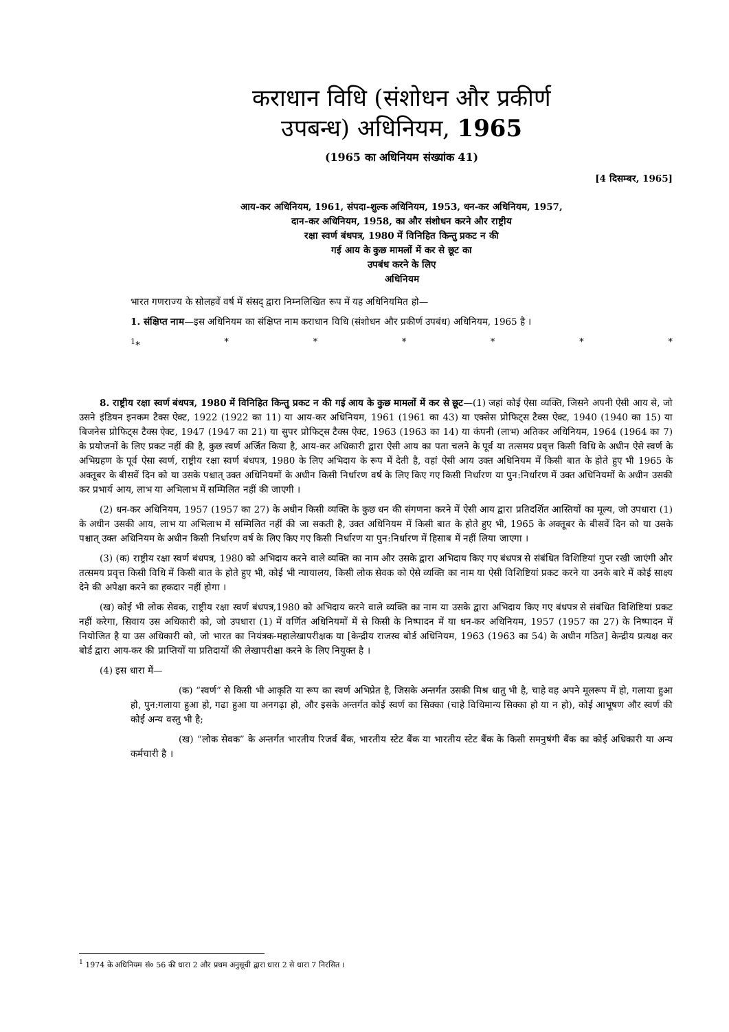कराधान विधि (संशोधन और प्रकीर्ण
उपबन्ध) अधिनियम, 1965
(1965 का अधिनियम संख्यांक 41)
[4 दिसम्बर, 1965]
आय-कर अधिनियम, 1961, संपदा-शुल्क अधिनियम, 1953, धन-कर अधिनियम, 1957,
दान-कर अधिनियम, 1958, का और संशोधन करने और राष्ट्रीय
रक्षा स्वर्ण बंधपत्र, 1980 में विनिहित किन्तु प्रकट न की
गई आय के कुछ मामलों में कर से छूट का
उपबंध करने के लिए
अधिनियम
भारत गणराज्य के सोलहवें वर्ष में संसद् द्वारा निम्नलिखित रूप में यह अधिनियमित हो—
1. संक्षिप्त नाम—इस अधिनियम का संक्षिप्त नाम कराधान विधि (संशोधन और प्रकीर्ण उपबंध) अधिनियम, 1965 है ।
<sup>1</sup>* * * * * * *
8. राष्ट्रीय रक्षा स्वर्ण बंधपत्र, 1980 में विनिहित किन्तु प्रकट न की गई आय के कुछ मामलों में कर से छूट—(1) जहां कोई ऐसा व्यक्ति, जिसने अपनी ऐसी आय से, जो उसने इंडियन इनकम टैक्स ऐक्ट, 1922 (1922 का 11) या आय-कर अधिनियम, 1961 (1961 का 43) या एक्सेस प्रोफिट्स टैक्स ऐक्ट, 1940 (1940 का 15) या बिजनेस प्रोफिट्स टैक्स ऐक्ट, 1947 (1947 का 21) या सुपर प्रोफिट्स टैक्स ऐक्ट, 1963 (1963 का 14) या कंपनी (लाभ) अतिकर अधिनियम, 1964 (1964 का 7) के प्रयोजनों के लिए प्रकट नहीं की है, कुछ स्वर्ण अर्जित किया है, आय-कर अधिकारी द्वारा ऐसी आय का पता चलने के पूर्व या तत्समय प्रवृत्त किसी विधि के अधीन ऐसे स्वर्ण के अभिग्रहण के पूर्व ऐसा स्वर्ण, राष्ट्रीय रक्षा स्वर्ण बंधपत्र, 1980 के लिए अभिदाय के रूप में देती है, वहां ऐसी आय उक्त अधिनियम में किसी बात के होते हुए भी 1965 के अक्तूबर के बीसवें दिन को या उसके पश्चात् उक्त अधिनियमों के अधीन किसी निर्धारण वर्ष के लिए किए गए किसी निर्धारण या पुन:निर्धारण में उक्त अधिनियमों के अधीन उसकी कर प्रभार्य आय, लाभ या अभिलाभ में सम्मिलित नहीं की जाएगी ।
(2) धन-कर अधिनियम, 1957 (1957 का 27) के अधीन किसी व्यक्ति के कुछ धन की संगणना करने में ऐसी आय द्वारा प्रतिदर्शित आस्तियों का मूल्य, जो उपधारा (1) के अधीन उसकी आय, लाभ या अभिलाभ में सम्मिलित नहीं की जा सकती है, उक्त अधिनियम में किसी बात के होते हुए भी, 1965 के अक्तूबर के बीसवें दिन को या उसके पश्चात् उक्त अधिनियम के अधीन किसी निर्धारण वर्ष के लिए किए गए किसी निर्धारण या पुन:निर्धारण में हिसाब में नहीं लिया जाएगा ।
(3) (क) राष्ट्रीय रक्षा स्वर्ण बंधपत्र, 1980 को अभिदाय करने वाले व्यक्ति का नाम और उसके द्वारा अभिदाय किए गए बंधपत्र से संबंधित विशिष्टियां गुप्त रखी जाएंगी और तत्समय प्रवृत्त किसी विधि में किसी बात के होते हुए भी, कोई भी न्यायालय, किसी लोक सेवक को ऐसे व्यक्ति का नाम या ऐसी विशिष्टियां प्रकट करने या उनके बारे में कोई साक्ष्य देने की अपेक्षा करने का हकदार नहीं होगा ।
(ख) कोई भी लोक सेवक, राष्ट्रीय रक्षा स्वर्ण बंधपत्र,1980 को अभिदाय करने वाले व्यक्ति का नाम या उसके द्वारा अभिदाय किए गए बंधपत्र से संबंधित विशिष्टियां प्रकट नहीं करेगा, सिवाय उस अधिकारी को, जो उपधारा (1) में वर्णित अधिनियमों में से किसी के निष्पादन में या धन-कर अधिनियम, 1957 (1957 का 27) के निष्पादन में नियोजित है या उस अधिकारी को, जो भारत का नियंत्रक-महालेखापरीक्षक या [केन्द्रीय राजस्व बोर्ड अधिनियम, 1963 (1963 का 54) के अधीन गठित] केन्द्रीय प्रत्यक्ष कर बोर्ड द्वारा आय-कर की प्राप्तियों या प्रतिदायों की लेखापरीक्षा करने के लिए नियुक्त है ।
(4) इस धारा में—
(क) “स्वर्ण” से किसी भी आकृति या रूप का स्वर्ण अभिप्रेत है, जिसके अन्तर्गत उसकी मिश्र धातु भी है, चाहे वह अपने मूलरूप में हो, गलाया हुआ हो, पुन:गलाया हुआ हो, गढा हुआ या अनगढ़ा हो, और इसके अन्तर्गत कोई स्वर्ण का सिक्का (चाहे विधिमान्य सिक्का हो या न हो), कोई आभूषण और स्वर्ण की कोई अन्य वस्तु भी है;
(ख) “लोक सेवक” के अन्तर्गत भारतीय रिजर्व बैंक, भारतीय स्टेट बैंक या भारतीय स्टेट बैंक के किसी समनुषंगी बैंक का कोई अधिकारी या अन्य कर्मचारी है ।
<sup>1</sup> 1974 के अधिनियम सं० 56 की धारा 2 और प्रथम अनुसूची द्वारा धारा 2 से धारा 7 निरसित ।